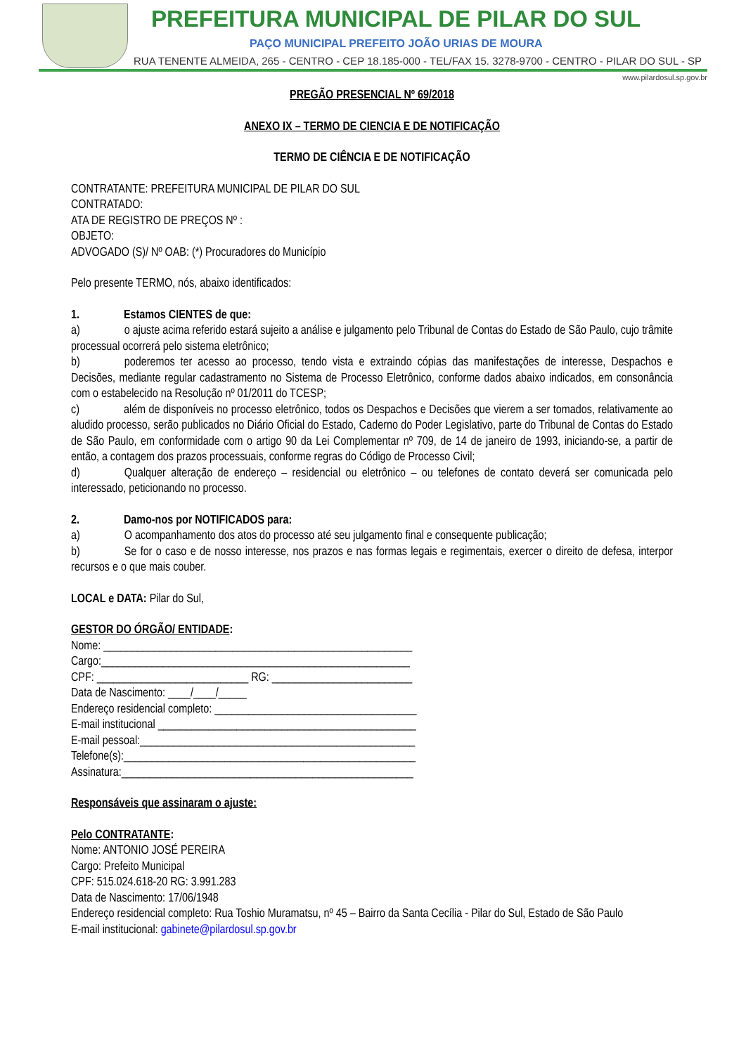PREFEITURA MUNICIPAL DE PILAR DO SUL
PAÇO MUNICIPAL PREFEITO JOÃO URIAS DE MOURA
RUA TENENTE ALMEIDA, 265 - CENTRO - CEP 18.185-000 - TEL/FAX 15. 3278-9700 - CENTRO - PILAR DO SUL - SP
www.pilardosul.sp.gov.br
PREGÃO PRESENCIAL Nº 69/2018
ANEXO IX – TERMO DE CIENCIA E DE NOTIFICAÇÃO
TERMO DE CIÊNCIA E DE NOTIFICAÇÃO
CONTRATANTE: PREFEITURA MUNICIPAL DE PILAR DO SUL
CONTRATADO:
ATA DE REGISTRO DE PREÇOS Nº :
OBJETO:
ADVOGADO (S)/ Nº OAB: (*) Procuradores do Município
Pelo presente TERMO, nós, abaixo identificados:
1. Estamos CIENTES de que:
a) o ajuste acima referido estará sujeito a análise e julgamento pelo Tribunal de Contas do Estado de São Paulo, cujo trâmite processual ocorrerá pelo sistema eletrônico;
b) poderemos ter acesso ao processo, tendo vista e extraindo cópias das manifestações de interesse, Despachos e Decisões, mediante regular cadastramento no Sistema de Processo Eletrônico, conforme dados abaixo indicados, em consonância com o estabelecido na Resolução nº 01/2011 do TCESP;
c) além de disponíveis no processo eletrônico, todos os Despachos e Decisões que vierem a ser tomados, relativamente ao aludido processo, serão publicados no Diário Oficial do Estado, Caderno do Poder Legislativo, parte do Tribunal de Contas do Estado de São Paulo, em conformidade com o artigo 90 da Lei Complementar nº 709, de 14 de janeiro de 1993, iniciando-se, a partir de então, a contagem dos prazos processuais, conforme regras do Código de Processo Civil;
d) Qualquer alteração de endereço – residencial ou eletrônico – ou telefones de contato deverá ser comunicada pelo interessado, peticionando no processo.
2. Damo-nos por NOTIFICADOS para:
a) O acompanhamento dos atos do processo até seu julgamento final e consequente publicação;
b) Se for o caso e de nosso interesse, nos prazos e nas formas legais e regimentais, exercer o direito de defesa, interpor recursos e o que mais couber.
LOCAL e DATA: Pilar do Sul,
GESTOR DO ÓRGÃO/ ENTIDADE:
Nome: _______________________________________________________
Cargo:_______________________________________________________
CPF: ___________________________ RG: _________________________
Data de Nascimento: ____/____/_____
Endereço residencial completo: ____________________________________
E-mail institucional ______________________________________________
E-mail pessoal:_________________________________________________
Telefone(s):____________________________________________________
Assinatura:____________________________________________________
Responsáveis que assinaram o ajuste:
Pelo CONTRATANTE:
Nome: ANTONIO JOSÉ PEREIRA
Cargo: Prefeito Municipal
CPF: 515.024.618-20 RG: 3.991.283
Data de Nascimento: 17/06/1948
Endereço residencial completo: Rua Toshio Muramatsu, nº 45 – Bairro da Santa Cecília - Pilar do Sul, Estado de São Paulo
E-mail institucional: gabinete@pilardosul.sp.gov.br